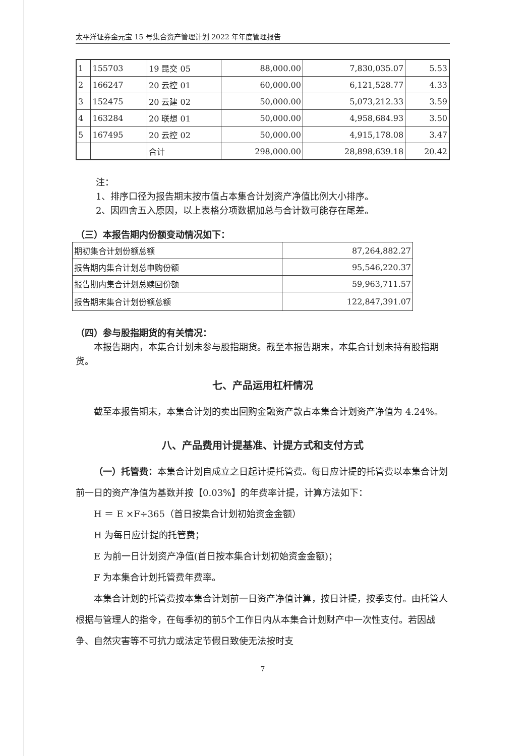太平洋证券金元宝 15 号集合资产管理计划 2022 年年度管理报告
| 1 | 155703 | 19 昆交 05 | 88,000.00 | 7,830,035.07 | 5.53 |
| 2 | 166247 | 20 云控 01 | 60,000.00 | 6,121,528.77 | 4.33 |
| 3 | 152475 | 20 云建 02 | 50,000.00 | 5,073,212.33 | 3.59 |
| 4 | 163284 | 20 联想 01 | 50,000.00 | 4,958,684.93 | 3.50 |
| 5 | 167495 | 20 云控 02 | 50,000.00 | 4,915,178.08 | 3.47 |
| | | 合计 | 298,000.00 | 28,898,639.18 | 20.42 |
注：
1、排序口径为报告期末按市值占本集合计划资产净值比例大小排序。
2、因四舍五入原因，以上表格分项数据加总与合计数可能存在尾差。
（三）本报告期内份额变动情况如下：
| 期初集合计划份额总额 | 87,264,882.27 |
| 报告期内集合计划总申购份额 | 95,546,220.37 |
| 报告期内集合计划总赎回份额 | 59,963,711.57 |
| 报告期末集合计划份额总额 | 122,847,391.07 |
（四）参与股指期货的有关情况：
本报告期内，本集合计划未参与股指期货。截至本报告期末，本集合计划未持有股指期货。
七、产品运用杠杆情况
截至本报告期末，本集合计划的卖出回购金融资产款占本集合计划资产净值为 4.24%。
八、产品费用计提基准、计提方式和支付方式
（一）托管费：本集合计划自成立之日起计提托管费。每日应计提的托管费以本集合计划前一日的资产净值为基数并按【0.03%】的年费率计提，计算方法如下：
H ＝ E ×F÷365（首日按集合计划初始资金金额）
H 为每日应计提的托管费；
E 为前一日计划资产净值(首日按本集合计划初始资金金额)；
F 为本集合计划托管费年费率。
本集合计划的托管费按本集合计划前一日资产净值计算，按日计提，按季支付。由托管人根据与管理人的指令，在每季初的前5个工作日内从本集合计划财产中一次性支付。若因战争、自然灾害等不可抗力或法定节假日致使无法按时支
7